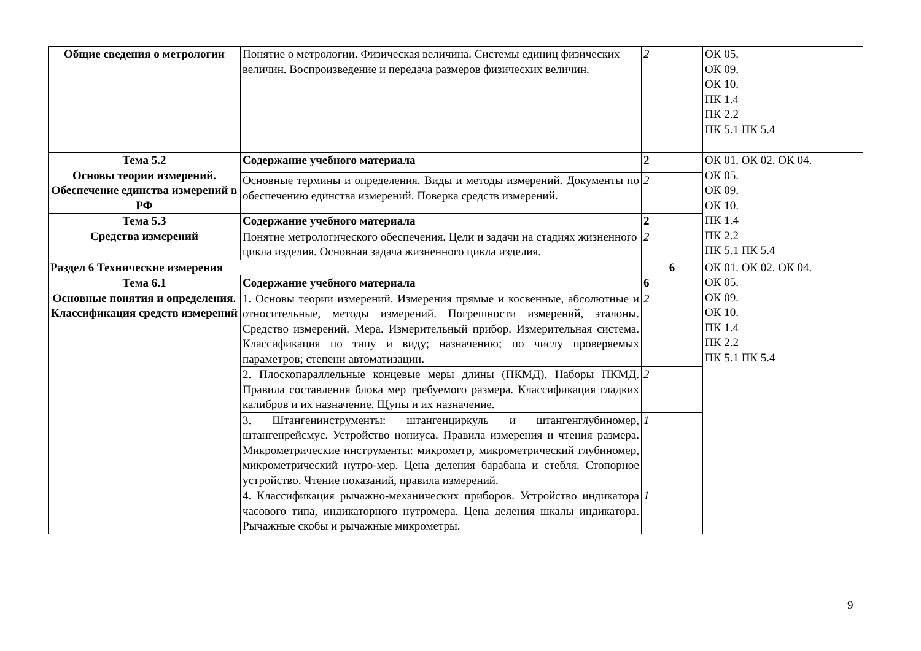| Общие сведения о метрологии | Понятие о метрологии. Физическая величина. Системы единиц физических величин. Воспроизведение и передача размеров физических величин. | 2 | ОК 05. ОК 09. ОК 10. ПК 1.4 ПК 2.2 ПК 5.1 ПК 5.4 |
| Тема 5.2 Основы теории измерений. Обеспечение единства измерений в РФ | Содержание учебного материала | 2 | ОК 01. ОК 02. ОК 04. ОК 05. ОК 09. ОК 10. ПК 1.4 ПК 2.2 ПК 5.1 ПК 5.4 |
| | Основные термины и определения. Виды и методы измерений. Документы по обеспечению единства измерений. Поверка средств измерений. | 2 | |
| Тема 5.3 Средства измерений | Содержание учебного материала | 2 | |
| | Понятие метрологического обеспечения. Цели и задачи на стадиях жизненного цикла изделия. Основная задача жизненного цикла изделия. | 2 | |
| Раздел 6 Технические измерения | | 6 | ОК 01. ОК 02. ОК 04. ОК 05. ОК 09. ОК 10. ПК 1.4 ПК 2.2 ПК 5.1 ПК 5.4 |
| Тема 6.1 Основные понятия и определения. Классификация средств измерений | Содержание учебного материала | 6 | |
| | 1. Основы теории измерений. Измерения прямые и косвенные, абсолютные и относительные, методы измерений. Погрешности измерений, эталоны. Средство измерений. Мера. Измерительный прибор. Измерительная система. Классификация по типу и виду; назначению; по числу проверяемых параметров; степени автоматизации. | 2 | |
| | 2. Плоскопараллельные концевые меры длины (ПКМД). Наборы ПКМД. Правила составления блока мер требуемого размера. Классификация гладких калибров и их назначение. Щупы и их назначение. | 2 | |
| | 3. Штангенинструменты: штангенциркуль и штангенглубиномер, штангенрейсмус. Устройство нониуса. Правила измерения и чтения размера. Микрометрические инструменты: микрометр, микрометрический глубиномер, микрометрический нутро-мер. Цена деления барабана и стебля. Стопорное устройство. Чтение показаний, правила измерений. | 1 | |
| | 4. Классификация рычажно-механических приборов. Устройство индикатора часового типа, индикаторного нутромера. Цена деления шкалы индикатора. Рычажные скобы и рычажные микрометры. | 1 | |
9